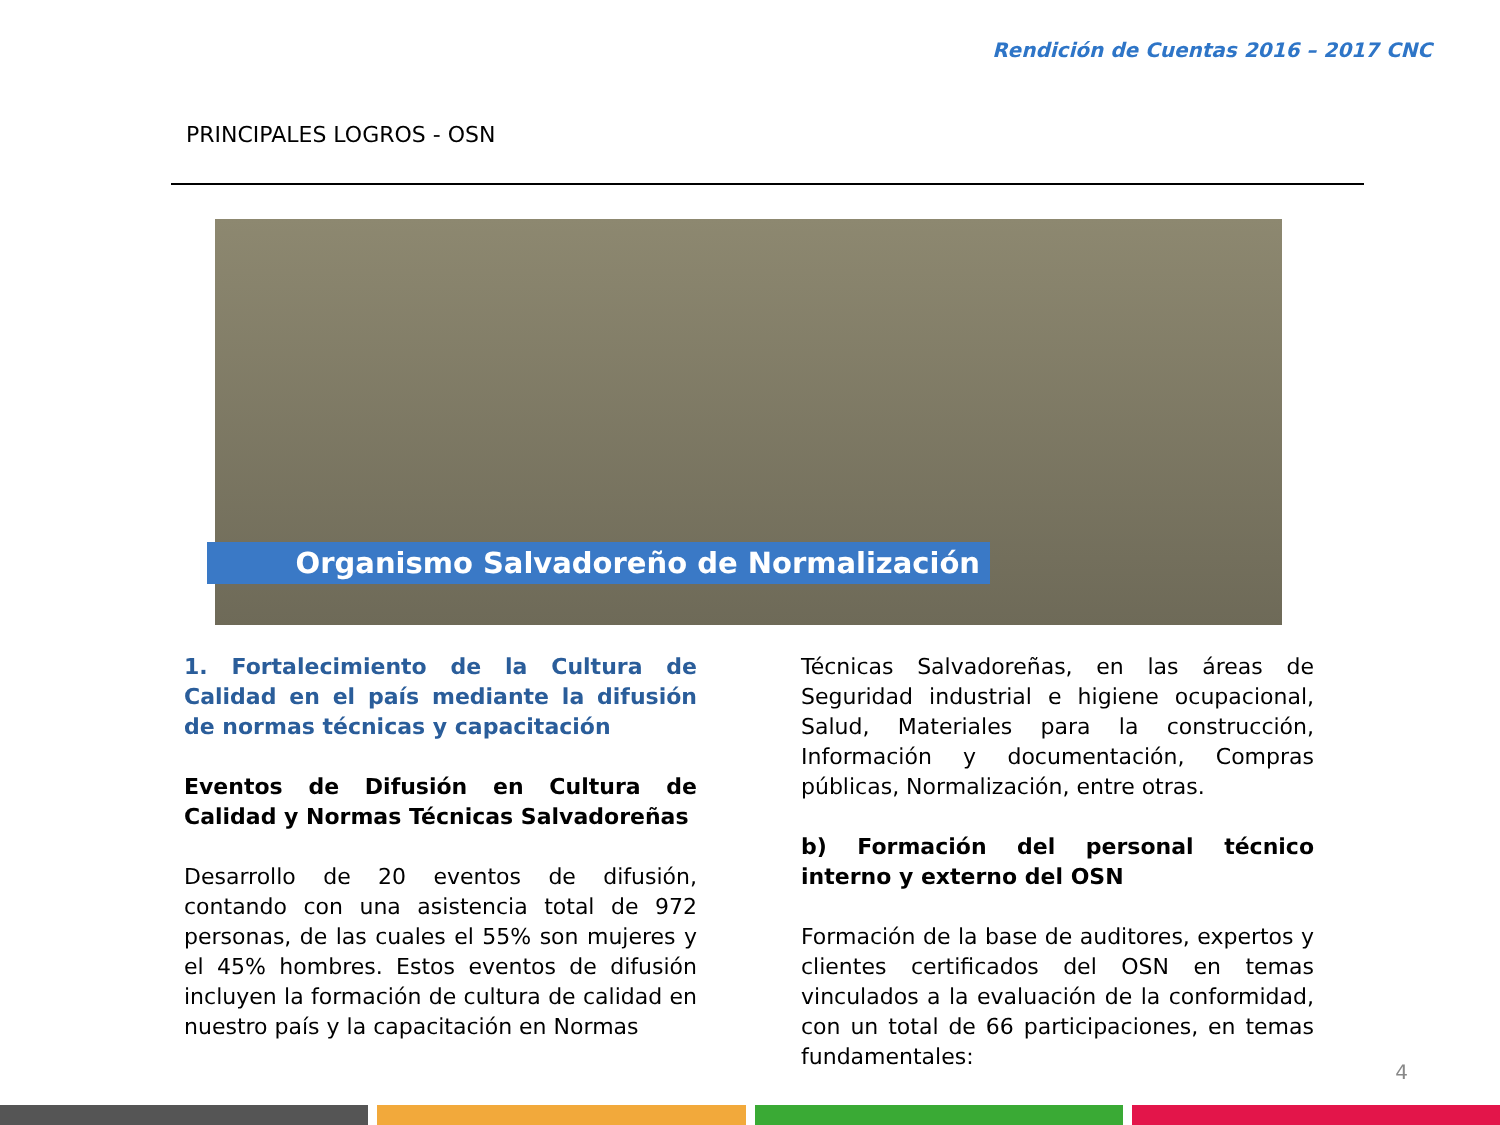Rendición de Cuentas 2016 – 2017 CNC
PRINCIPALES LOGROS - OSN
Organismo Salvadoreño de Normalización
1. Fortalecimiento de la Cultura de Calidad en el país mediante la difusión de normas técnicas y capacitación
Eventos de Difusión en Cultura de Calidad y Normas Técnicas Salvadoreñas
Desarrollo de 20 eventos de difusión, contando con una asistencia total de 972 personas, de las cuales el 55% son mujeres y el 45% hombres. Estos eventos de difusión incluyen la formación de cultura de calidad en nuestro país y la capacitación en Normas
Técnicas Salvadoreñas, en las áreas de Seguridad industrial e higiene ocupacional, Salud, Materiales para la construcción, Información y documentación, Compras públicas, Normalización, entre otras.
b) Formación del personal técnico interno y externo del OSN
Formación de la base de auditores, expertos y clientes certificados del OSN en temas vinculados a la evaluación de la conformidad, con un total de 66 participaciones, en temas fundamentales:
4